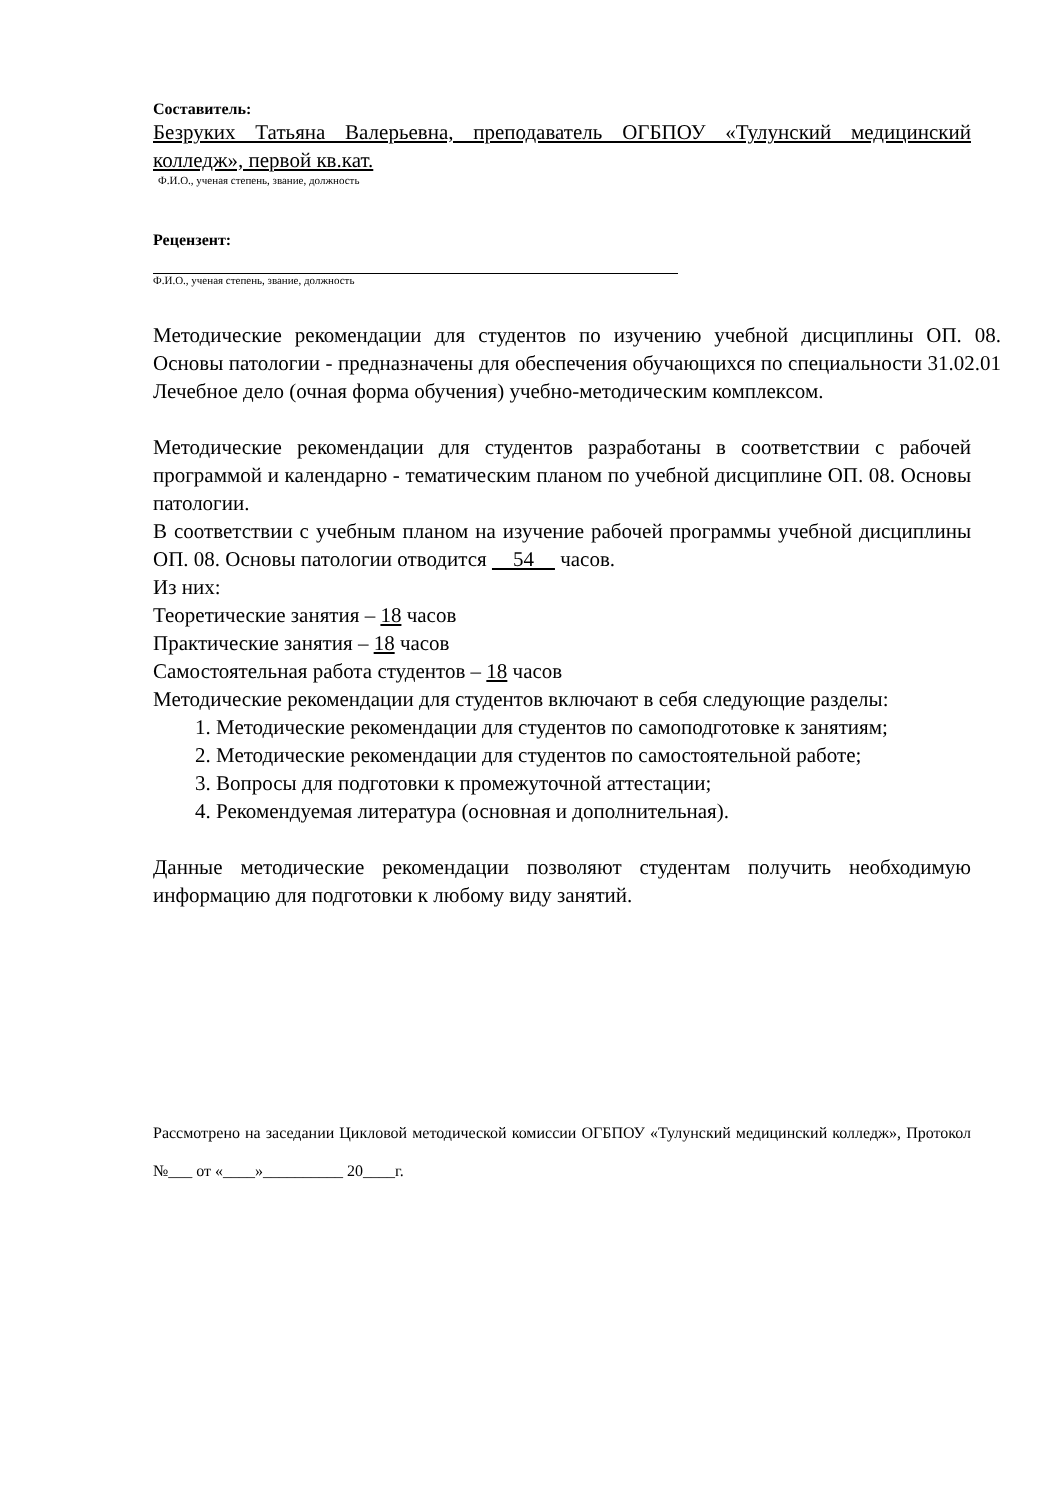Составитель:
Безруких Татьяна Валерьевна, преподаватель ОГБПОУ «Тулунский медицинский колледж», первой кв.кат.
Ф.И.О., ученая степень, звание, должность
Рецензент:
Ф.И.О., ученая степень, звание, должность
Методические рекомендации для студентов по изучению учебной дисциплины ОП. 08. Основы патологии - предназначены для обеспечения обучающихся по специальности 31.02.01 Лечебное дело (очная форма обучения) учебно-методическим комплексом.
Методические рекомендации для студентов разработаны в соответствии с рабочей программой и календарно - тематическим планом по учебной дисциплине ОП. 08. Основы патологии.
В соответствии с учебным планом на изучение рабочей программы учебной дисциплины ОП. 08. Основы патологии отводится 54 часов.
Из них:
Теоретические занятия – 18 часов
Практические занятия – 18 часов
Самостоятельная работа студентов – 18 часов
Методические рекомендации для студентов включают в себя следующие разделы:
1. Методические рекомендации для студентов по самоподготовке к занятиям;
2. Методические рекомендации для студентов по самостоятельной работе;
3. Вопросы для подготовки к промежуточной аттестации;
4. Рекомендуемая литература (основная и дополнительная).
Данные методические рекомендации позволяют студентам получить необходимую информацию для подготовки к любому виду занятий.
Рассмотрено на заседании Цикловой методической комиссии ОГБПОУ «Тулунский медицинский колледж», Протокол №___ от «____»__________ 20____г.